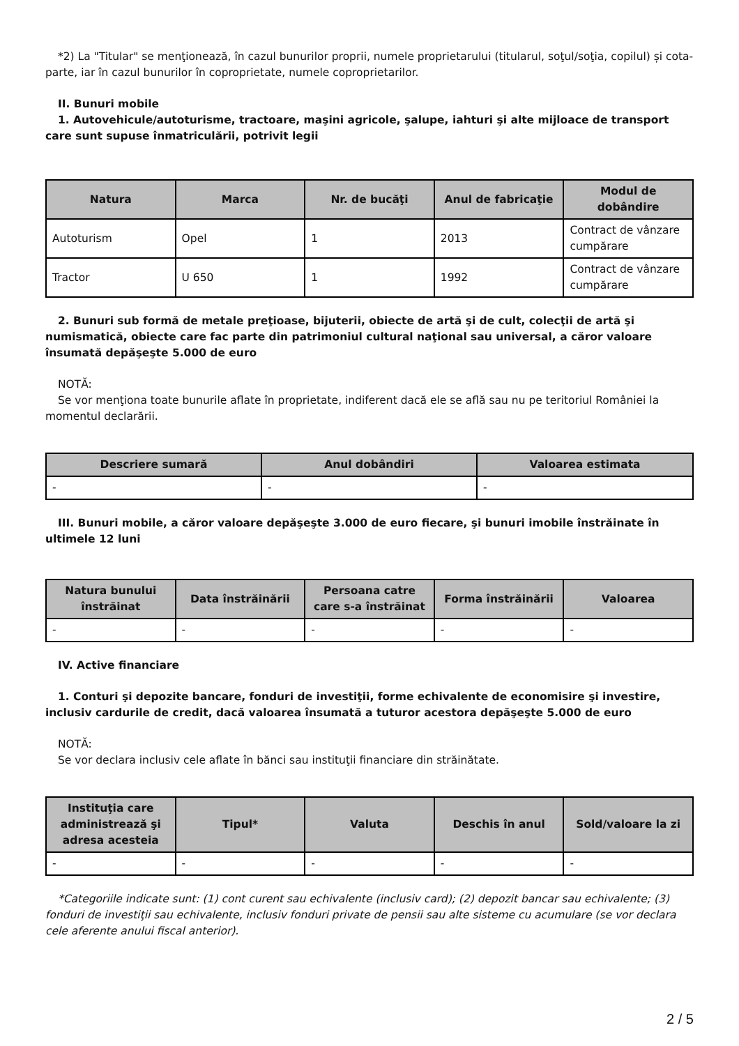*2) La "Titular" se menţionează, în cazul bunurilor proprii, numele proprietarului (titularul, soţul/soţia, copilul) și cota-parte, iar în cazul bunurilor în coproprietate, numele coproprietarilor.
II. Bunuri mobile
1. Autovehicule/autoturisme, tractoare, maşini agricole, şalupe, iahturi şi alte mijloace de transport care sunt supuse înmatriculării, potrivit legii
| Natura | Marca | Nr. de bucăţi | Anul de fabricaţie | Modul de dobândire |
| --- | --- | --- | --- | --- |
| Autoturism | Opel | 1 | 2013 | Contract de vânzare cumpărare |
| Tractor | U 650 | 1 | 1992 | Contract de vânzare cumpărare |
2. Bunuri sub formă de metale preţioase, bijuterii, obiecte de artă şi de cult, colecţii de artă şi numismatică, obiecte care fac parte din patrimoniul cultural naţional sau universal, a căror valoare însumată depăşeşte 5.000 de euro
NOTĂ:
Se vor menţiona toate bunurile aflate în proprietate, indiferent dacă ele se află sau nu pe teritoriul României la momentul declarării.
| Descriere sumară | Anul dobândiri | Valoarea estimata |
| --- | --- | --- |
| - | - | - |
III. Bunuri mobile, a căror valoare depăşeşte 3.000 de euro fiecare, şi bunuri imobile înstrăinate în ultimele 12 luni
| Natura bunului înstrăinat | Data înstrăinării | Persoana catre care s-a înstrăinat | Forma înstrăinării | Valoarea |
| --- | --- | --- | --- | --- |
| - | - | - | - | - |
IV. Active financiare
1. Conturi şi depozite bancare, fonduri de investiţii, forme echivalente de economisire şi investire, inclusiv cardurile de credit, dacă valoarea însumată a tuturor acestora depăşeşte 5.000 de euro
NOTĂ:
Se vor declara inclusiv cele aflate în bănci sau instituţii financiare din străinătate.
| Instituţia care administrează şi adresa acesteia | Tipul* | Valuta | Deschis în anul | Sold/valoare la zi |
| --- | --- | --- | --- | --- |
| - | - | - | - | - |
*Categoriile indicate sunt: (1) cont curent sau echivalente (inclusiv card); (2) depozit bancar sau echivalente; (3) fonduri de investiţii sau echivalente, inclusiv fonduri private de pensii sau alte sisteme cu acumulare (se vor declara cele aferente anului fiscal anterior).
2 / 5